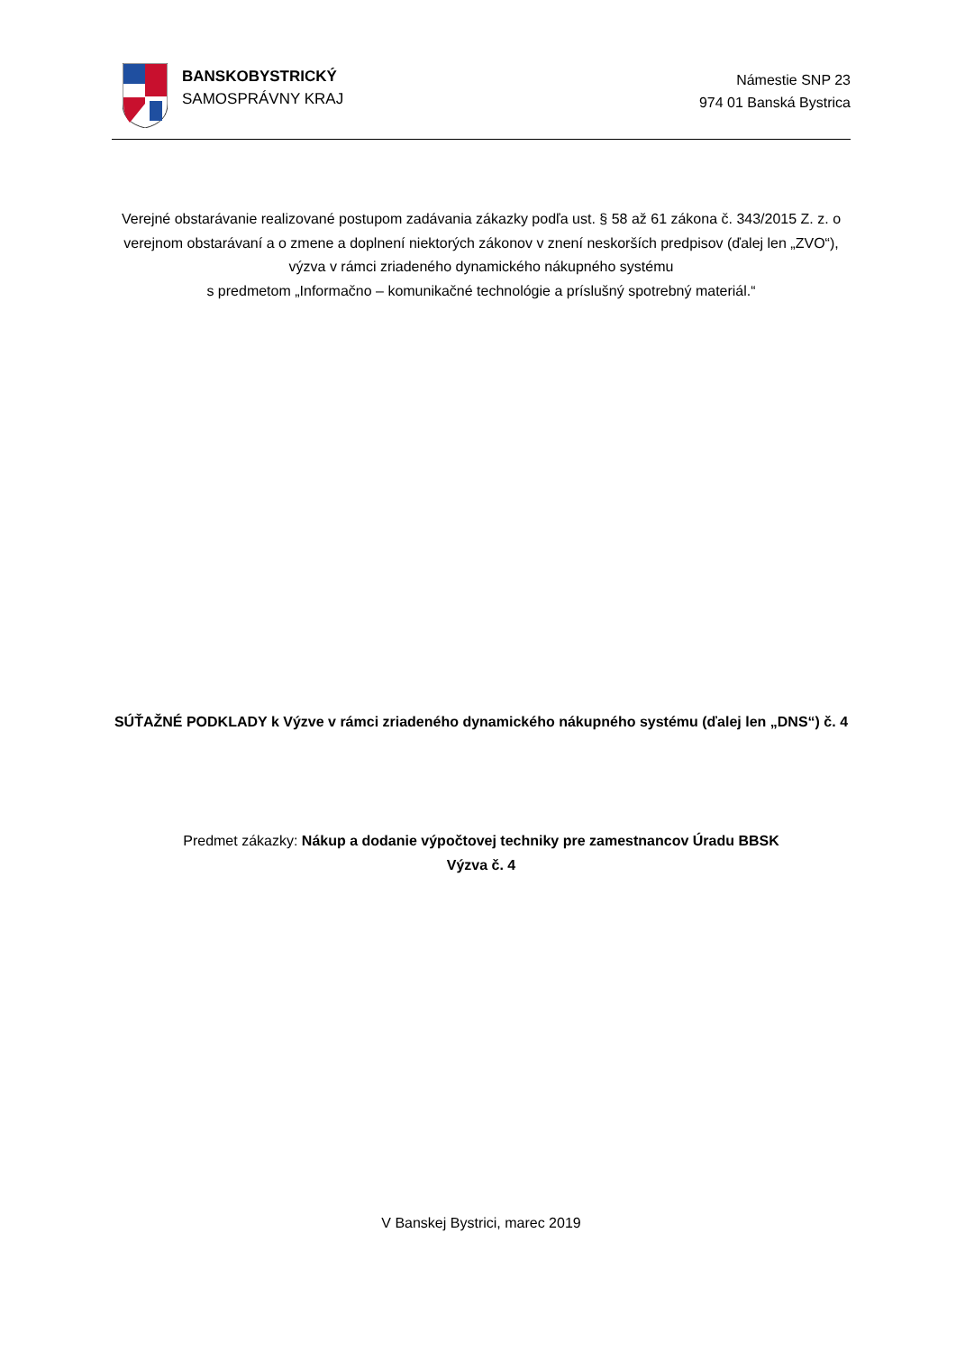BANSKOBYSTRICKÝ
SAMOSPRÁVNY KRAJ
Námestie SNP 23
974 01 Banská Bystrica
Verejné obstarávanie realizované postupom zadávania zákazky podľa ust. § 58 až 61 zákona č. 343/2015 Z. z. o verejnom obstarávaní a o zmene a doplnení niektorých zákonov v znení neskorších predpisov (ďalej len „ZVO“), výzva v rámci zriadeného dynamického nákupného systému
s predmetom „Informačno – komunikačné technológie a príslušný spotrebný materiál.“
SÚŤAŽNÉ PODKLADY k Výzve v rámci zriadeného dynamického nákupného systému (ďalej len „DNS“) č. 4
Predmet zákazky: Nákup a dodanie výpočtovej techniky pre zamestnancov Úradu BBSK
Výzva č. 4
V Banskej Bystrici, marec 2019